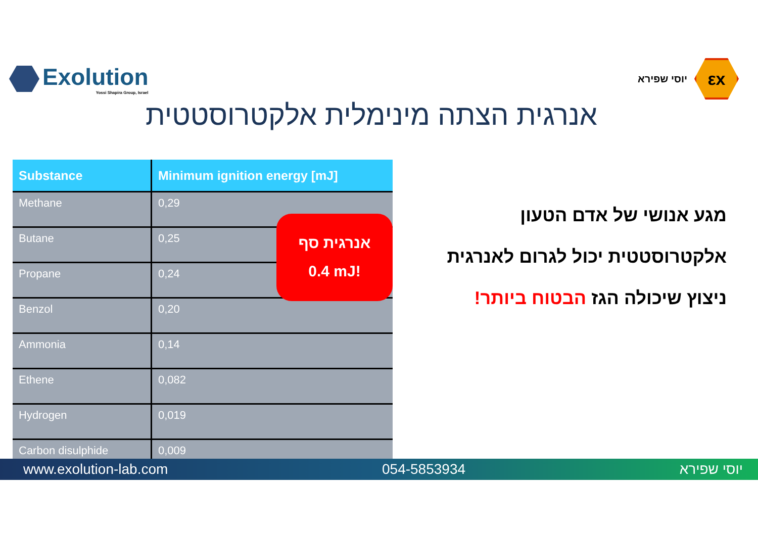Exolution
Yossi Shapira Group, Israel
יוסי שפירא
εx
אנרגית הצתה מינימלית אלקטרוסטטית
| Substance | Minimum ignition energy [mJ] |
| --- | --- |
| Methane | 0,29 |
| Butane | 0,25 |
| Propane | 0,24 |
| Benzol | 0,20 |
| Ammonia | 0,14 |
| Ethene | 0,082 |
| Hydrogen | 0,019 |
| Carbon disulphide | 0,009 |
אנרגית סף
0.4 mJ!
מגע אנושי של אדם הטעון
אלקטרוסטטית יכול לגרום לאנרגית
ניצוץ שיכולה הגז הבטוח ביותר!
www.exolution-lab.com 054-5853934 יוסי שפירא